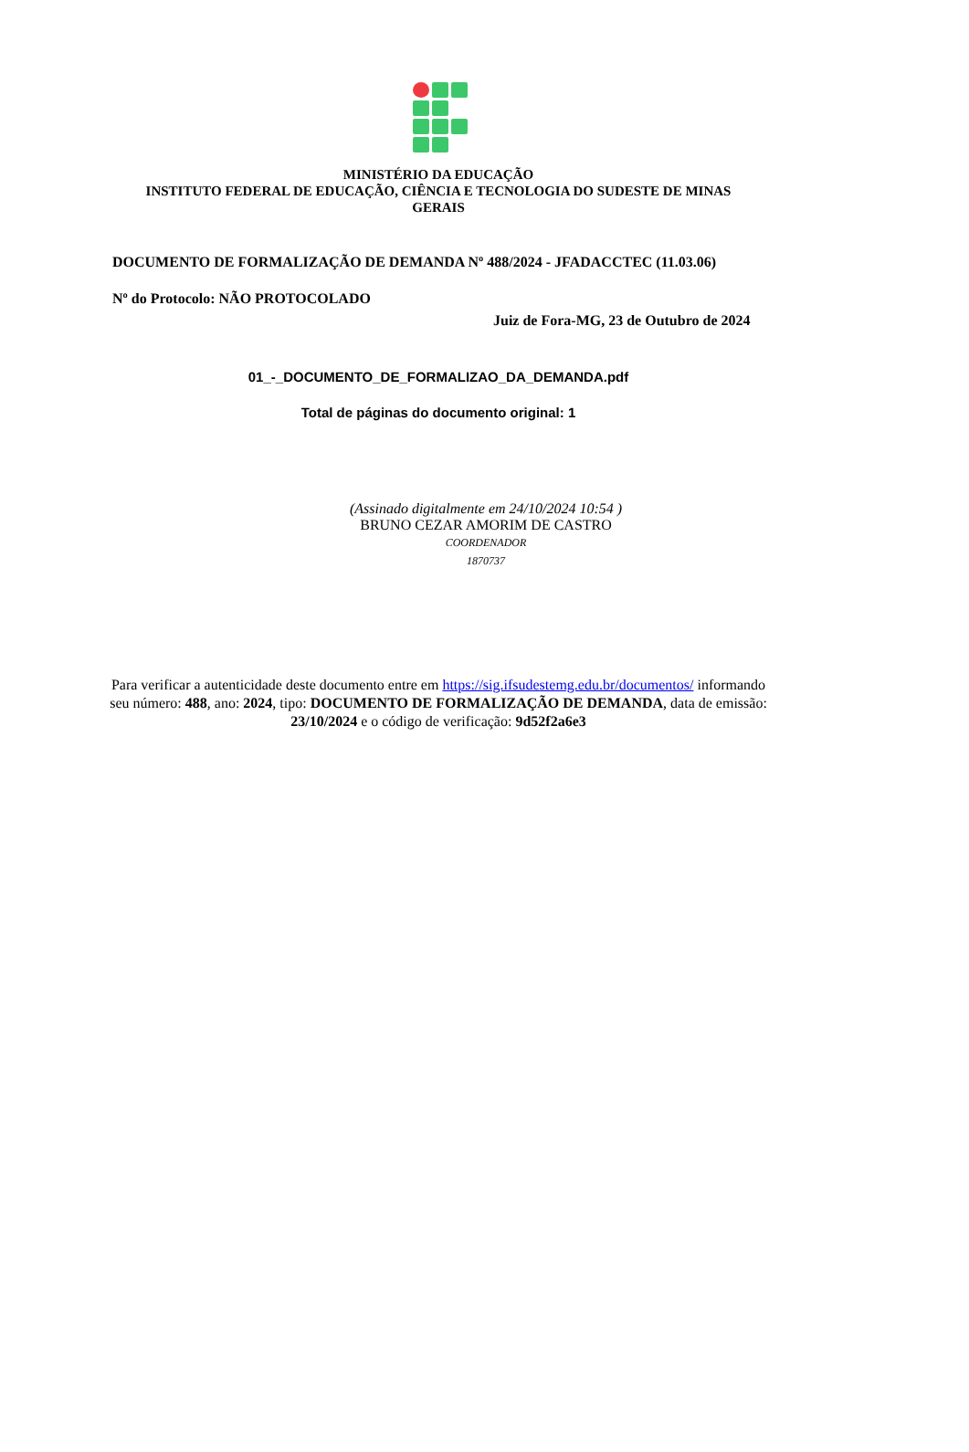MINISTÉRIO DA EDUCAÇÃO
INSTITUTO FEDERAL DE EDUCAÇÃO, CIÊNCIA E TECNOLOGIA DO SUDESTE DE MINAS GERAIS
DOCUMENTO DE FORMALIZAÇÃO DE DEMANDA Nº 488/2024 - JFADACCTEC (11.03.06)
Nº do Protocolo: NÃO PROTOCOLADO
Juiz de Fora-MG, 23 de Outubro de 2024
01_-_DOCUMENTO_DE_FORMALIZAO_DA_DEMANDA.pdf
Total de páginas do documento original: 1
(Assinado digitalmente em 24/10/2024 10:54 )
BRUNO CEZAR AMORIM DE CASTRO
COORDENADOR
1870737
Para verificar a autenticidade deste documento entre em https://sig.ifsudestemg.edu.br/documentos/ informando seu número: 488, ano: 2024, tipo: DOCUMENTO DE FORMALIZAÇÃO DE DEMANDA, data de emissão: 23/10/2024 e o código de verificação: 9d52f2a6e3